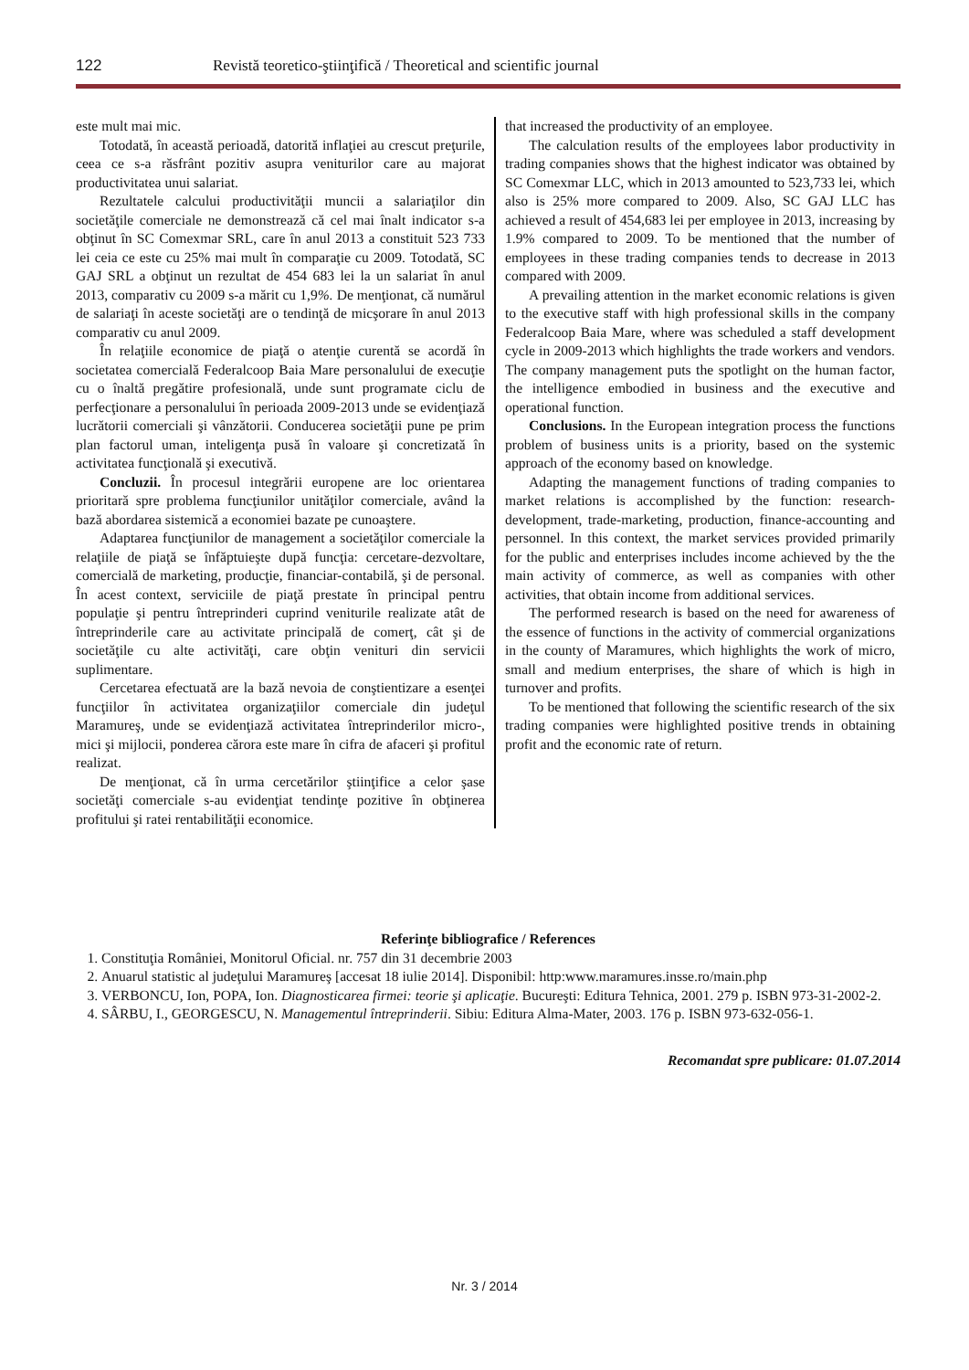122 Revistă teoretico-ştiinţifică / Theoretical and scientific journal
este mult mai mic.
Totodată, în această perioadă, datorită inflaţiei au crescut preţurile, ceea ce s-a răsfrânt pozitiv asupra veniturilor care au majorat productivitatea unui salariat.
Rezultatele calcului productivităţii muncii a salariaţilor din societăţile comerciale ne demonstrează că cel mai înalt indicator s-a obţinut în SC Comexmar SRL, care în anul 2013 a constituit 523 733 lei ceia ce este cu 25% mai mult în comparaţie cu 2009. Totodată, SC GAJ SRL a obţinut un rezultat de 454 683 lei la un salariat în anul 2013, comparativ cu 2009 s-a mărit cu 1,9%. De menţionat, că numărul de salariaţi în aceste societăţi are o tendinţă de micşorare în anul 2013 comparativ cu anul 2009.
În relaţiile economice de piaţă o atenţie curentă se acordă în societatea comercială Federalcoop Baia Mare personalului de execuţie cu o înaltă pregătire profesională, unde sunt programate ciclu de perfecţionare a personalului în perioada 2009-2013 unde se evidenţiază lucrătorii comerciali şi vânzătorii. Conducerea societăţii pune pe prim plan factorul uman, inteligenţa pusă în valoare şi concretizată în activitatea funcţională şi executivă.
Concluzii. În procesul integrării europene are loc orientarea prioritară spre problema funcţiunilor unităţilor comerciale, având la bază abordarea sistemică a economiei bazate pe cunoaştere.
Adaptarea funcţiunilor de management a societăţilor comerciale la relaţiile de piaţă se înfăptuieşte după funcţia: cercetare-dezvoltare, comercială de marketing, producţie, financiar-contabilă, şi de personal. În acest context, serviciile de piaţă prestate în principal pentru populaţie şi pentru întreprinderi cuprind veniturile realizate atât de întreprinderile care au activitate principală de comerţ, cât şi de societăţile cu alte activităţi, care obţin venituri din servicii suplimentare.
Cercetarea efectuată are la bază nevoia de conştientizare a esenţei funcţiilor în activitatea organizaţiilor comerciale din judeţul Maramureş, unde se evidenţiază activitatea întreprinderilor micro-, mici şi mijlocii, ponderea cărora este mare în cifra de afaceri şi profitul realizat.
De menţionat, că în urma cercetărilor ştiinţifice a celor şase societăţi comerciale s-au evidenţiat tendinţe pozitive în obţinerea profitului şi ratei rentabilităţii economice.
that increased the productivity of an employee.
The calculation results of the employees labor productivity in trading companies shows that the highest indicator was obtained by SC Comexmar LLC, which in 2013 amounted to 523,733 lei, which also is 25% more compared to 2009. Also, SC GAJ LLC has achieved a result of 454,683 lei per employee in 2013, increasing by 1.9% compared to 2009. To be mentioned that the number of employees in these trading companies tends to decrease in 2013 compared with 2009.
A prevailing attention in the market economic relations is given to the executive staff with high professional skills in the company Federalcoop Baia Mare, where was scheduled a staff development cycle in 2009-2013 which highlights the trade workers and vendors. The company management puts the spotlight on the human factor, the intelligence embodied in business and the executive and operational function.
Conclusions. In the European integration process the functions problem of business units is a priority, based on the systemic approach of the economy based on knowledge.
Adapting the management functions of trading companies to market relations is accomplished by the function: research-development, trade-marketing, production, finance-accounting and personnel. In this context, the market services provided primarily for the public and enterprises includes income achieved by the the main activity of commerce, as well as companies with other activities, that obtain income from additional services.
The performed research is based on the need for awareness of the essence of functions in the activity of commercial organizations in the county of Maramures, which highlights the work of micro, small and medium enterprises, the share of which is high in turnover and profits.
To be mentioned that following the scientific research of the six trading companies were highlighted positive trends in obtaining profit and the economic rate of return.
Referinţe bibliografice / References
1. Constituţia României, Monitorul Oficial. nr. 757 din 31 decembrie 2003
2. Anuarul statistic al judeţului Maramureş [accesat 18 iulie 2014]. Disponibil: http:www.maramures.insse.ro/main.php
3. VERBONCU, Ion, POPA, Ion. Diagnosticarea firmei: teorie şi aplicaţie. Bucureşti: Editura Tehnica, 2001. 279 p. ISBN 973-31-2002-2.
4. SÂRBU, I., GEORGESCU, N. Managementul întreprinderii. Sibiu: Editura Alma-Mater, 2003. 176 p. ISBN 973-632-056-1.
Recomandat spre publicare: 01.07.2014
Nr. 3 / 2014